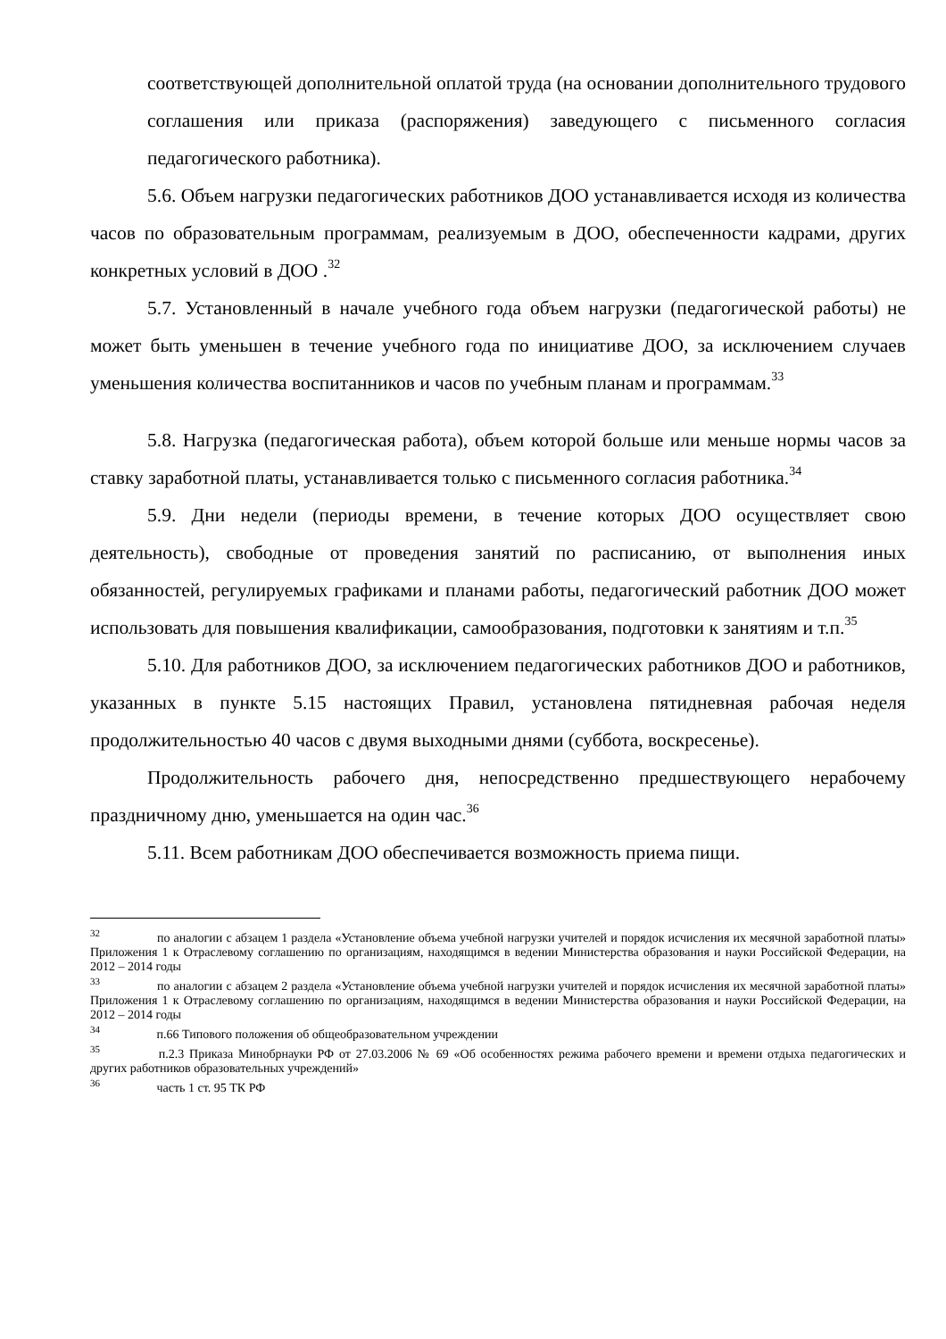соответствующей дополнительной оплатой труда (на основании дополнительного трудового соглашения или приказа (распоряжения) заведующего с письменного согласия педагогического работника).
5.6. Объем нагрузки педагогических работников ДОО устанавливается исходя из количества часов по образовательным программам, реализуемым в ДОО, обеспеченности кадрами, других конкретных условий в ДОО .<sup>32</sup>
5.7. Установленный в начале учебного года объем нагрузки (педагогической работы) не может быть уменьшен в течение учебного года по инициативе ДОО, за исключением случаев уменьшения количества воспитанников и часов по учебным планам и программам.<sup>33</sup>
5.8. Нагрузка (педагогическая работа), объем которой больше или меньше нормы часов за ставку заработной платы, устанавливается только с письменного согласия работника.<sup>34</sup>
5.9. Дни недели (периоды времени, в течение которых ДОО осуществляет свою деятельность), свободные от проведения занятий по расписанию, от выполнения иных обязанностей, регулируемых графиками и планами работы, педагогический работник ДОО может использовать для повышения квалификации, самообразования, подготовки к занятиям и т.п.<sup>35</sup>
5.10. Для работников ДОО, за исключением педагогических работников ДОО и работников, указанных в пункте 5.15 настоящих Правил, установлена пятидневная рабочая неделя продолжительностью 40 часов с двумя выходными днями (суббота, воскресенье).
Продолжительность рабочего дня, непосредственно предшествующего нерабочему праздничному дню, уменьшается на один час.<sup>36</sup>
5.11. Всем работникам ДОО обеспечивается возможность приема пищи.
32 по аналогии с абзацем 1 раздела «Установление объема учебной нагрузки учителей и порядок исчисления их месячной заработной платы» Приложения 1 к Отраслевому соглашению по организациям, находящимся в ведении Министерства образования и науки Российской Федерации, на 2012 – 2014 годы
33 по аналогии с абзацем 2 раздела «Установление объема учебной нагрузки учителей и порядок исчисления их месячной заработной платы» Приложения 1 к Отраслевому соглашению по организациям, находящимся в ведении Министерства образования и науки Российской Федерации, на 2012 – 2014 годы
34 п.66 Типового положения об общеобразовательном учреждении
35 п.2.3 Приказа Минобрнауки РФ от 27.03.2006 № 69 «Об особенностях режима рабочего времени и времени отдыха педагогических и других работников образовательных учреждений»
36 часть 1 ст. 95 ТК РФ